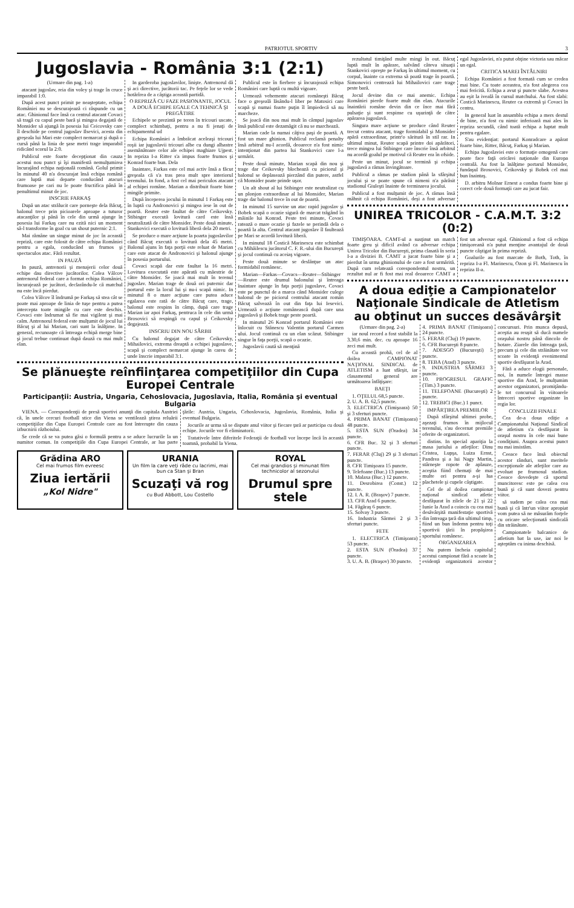PATRIOTUL SPORTIV 3
Jugoslavia - România 3:1 (2:1)
(Urmare din pag. 1-a)
atacant jugoslav, reia din voley şi trage în cruce imparabil 1:0.
După acest punct primit pe neaşteptate, echipa României nu se descurajează ci răspunde cu un atac. Ghinionul face însă ca centrul atacant Covaci să tragă cu capul peste bară şi mingea degajată de Monsider să ajungă în posesia lui Ceicovsky care îl deschide pe centrul jugoslav Ilsevici, acesta din greşeala lui Mari este complect nemarcat şi după o cursă până la linia de şase metri trage imparabil ridicând scorul la 2:0.
Publicul este foarte decepţionat din cauza acestui nou punct şi îşi manifestă nemulţumirea încurajând echipa naţională română. Golul primit în minutul 40 n'a descurajat însă echipa română care luptă mai departe conducând atacuri frumoase pe cari nu le poate fructifica până în penultimul minut de joc.
INSCRIE FARKAŞ
După un atac strălucit care porneşte dela Băcuţ, balonul trece prin picioarele aproape a tuturor atacanţilor şi până în cele din urmă ajunge în posesia lui Farkaş care nu ezită nici un moment să-l transforme în goal cu un shout puternic 2:1.
Mai rămâne un singur minut de joc în această repriză, care este folosit de către echipa României pentru a egala, conducând un frumos şi spectaculos atac. Fără rezultat.
IN PAUZĂ
In pauză, antrenorii şi menajerii celor două echipe dau directive jucătorilor. Colea Vâlcov antrenorul federal care a format echipa României, încurajează pe jucători, declarându-le că matchul nu este încă pierdut.
Colea Vâlcov îl îndrumă pe Farkaş să stea cât se poate mai aproape de linia de tuşe pentru a putea intercepta toate mingile cu care este deschis. Covaci este îndrumat să fie mai vigilent şi mai calm. Antrenorul federal este mulţumit de jocul lui Băcuţ şi al lui Marian, cari sunt la înălţime. In general, recunoaşte că întreaga echipă merge bine şi jocul trebue continuat după dauză cu mai mult elan.
In garderoba jugoslavilor, linişte. Antrenorul dă şi aci directive, jucătorii tac. Pe feţele lor se vede hotărîrea de a câştiga această partidă.
O REPRIZĂ CU FAZE PASIONANTE, JOCUL A DOUĂ ECHIPE EGALE CA TEHNICĂ ŞI PREGĂTIRE
Echipele se prezintă pe teren în tricouri uscate, complect schimbaţi, pentru a nu fi jenaţi de echipamentul ud
Echipa României a îmbrăcat aceleaşi tricouri roşii iar jugoslavii tricouri albe cu dungi albastre asemănătoare celor ale echipei maghiare Ujpest. In repriza I-a Ritter s'a impus foarte frumos şi Konrad foarte bun. Dela
înaintare, Farkas este cel mai activ însă a făcut greşeala că s'a tras prea mult spre interiorul terenului. In fond, a fost cel mai periculos atacant al echipei române. Marian a distribuit foarte bine mingile primite.
După începerea jocului în minutul 1 Farkaş este în luptă cu Andronovici şi mingea iese în out de poartă. Reuter este faultat de către Ceikovsky. Stibinger execută lovitură card este însă neutralizată de către Monsider. Peste două minute, Stankovici execută o lovitură liberă dela 20 metri.
Se produce o mare acţiune la poarta jugoslavilor când Băcuţ execută o lovitură dela 45 metri. Balonul ajuns în faţa porţii este reluat de Marian care este atacat de Andronovici şi balonul ajunge în posesia portarului.
Covaci scapă dar este faultat la 16 metri. Lovitura executată este apărată cu măestrie de către Monsider. Se joacă mai mult în terenul jugoslav. Marian trage de două ori puternic dar portarul este la locul lui şi nu-i scapă nimic. In minutul 8 o mare acţiune care putea aduce egalarea este rată de către Băcuţ care, trage, balonul este respins în câmp, după care trage Marian iar apoi Farkaş, pentruca în cele din urmă Brosovici să respingă cu capul şi Ceikovsky degajează.
INSCRIU DIN NOU SÂRBII
Cu balonul degajat de către Ceikovsky, Mihailovici, extrema dreaptă a echipei jugoslave, scapă şi complect nemarcat ajunge în careu de unde înscrie imparabil 3:1.
Publicul este în fierbere şi încurajează echipa României care luptă cu multă vigoare.
Urmează vehemente atacuri româneşti Băcuţ face o greşeală lăsându-l liber pe Matosici care scapă şi numai foarte puţin îl împiedecă să nu marcheze.
Se joacă din nou mai mult în câmpul jugoslav însă publicul este dezamăgit că nu se marchează.
Marian cade la numai câţiva paşi de poartă. A fost un mare ghinion. Publicul reclamă penalty însă arbitrul nu-l acordă, deoarece n'a fost nimic intenţionat din partea lui Stankovici care l-a urmărit.
Peste două minute, Marian scapă din nou şi trage dar Ceikovsky blochează cu piciorul şi balonul se deplasează pierzând din putere, astfel că Monsider poate prinde uşor.
Un alt shout al lui Stibinger este neutralizat cu un plonjon extraordinar al lui Monsider, Marian trage dar balonul trece în out de poartă.
In minutul 15 survine un atac rapid jugoslav şi Bobek scapă o ocazie sigură de marcat trăgând în mâinile lui Konrad. Peste trei minute, Covaci ratează o mare ocazie şi fazele se perindă dela o poartă la alta. Centrul atacant jugoslav îl faultează pe Mari se acordă lovitură liberă.
In minutul 18 Costică Marinescu este schimbat cu Mihăilescu jucătorul C. F. R.-ului din Bucureşti şi jocul continuă cu aceiaş vigoare.
Peste două minute se deslănţue un atac formidabil românesc.
Marian—Farkas—Covacs—Reuter—Stibinger—Reuter este drumul balonului şi întreaga înaintare ajunge în faţa porţii jugoslave, Covaci este pe punctul de a marca când Monsider culege balonul de pe piciorul centrului atacant român Băcuţ salvează în out din faţa lui Iesevici. Urmează o acţiune românească după care una jugoslavă şi Bobek trage peste poartă.
In minutul 26 Konrad portarul României este înlocuit cu Stănescu Valentin portarul Carmen ului. Jocul continuă cu un elan scăzut. Stibinger singur în faţa porţii, scapă o ocazie.
Jugoslavii caută să menţină
Se plănueşte reînfiinţarea competiţiilor din Cupa Europei Centrale
Participanţii: Austria, Ungaria, Cehoslovacia, Jugoslavia, Italia, România şi eventual Bulgaria
VIENA. — Corespondenţii de presă sportivi anunţă din capitala Austriei că, în unele cercuri football stice din Viena se ventilează ştirea reluării competiţiilor din Cupa Europei Centrale care au fost întrerupte din cauza izbucnirii războiului.
Se crede că se va putea găsi o formulă pentru a se aduce lucrurile la un numitor comun. In competiţiile din Cupa Europei Centrale, ar lua parte ţările: Austria, Ungaria, Cehoslovacia, Jugoslavia, România, Italia şi eventual Bulgaria.
Jocurile ar urma să se dispute anul viitor şi fiecare ţară ar participa cu două echipe. Jocurile vor fi eliminatorii.
Tratativele între diferitele Federaţii de football vor începe încă în această toamnă, probabil la Viena.
Grădina ARO
Cel mai frumos film evreesc
Ziua iertării
„Kol Nidre"
URANIA
Un film la care veţi râde cu lacrimi, mai bun ca Stan şi Bran
Scuzaţi vă rog
cu Bud Abbott, Lou Costello
ROYAL
Cel mai grandios şi minunat film technicolor al sezonului
Drumul spre stele
rezultatul timiţând multe mingi în out. Băcuţ luptă mult în apărare, salvând câteva situaţii Stankovici opreşte pe Farkaş în ultimul moment, cu corpul, înainte ca extrema să poată trage în poartă. Simonovici centrează lui Mihailovici care trage peste bară.
Jocul devine din ce mai anemic. Echipa României pierde foarte mult din elan. Atacurile înaintării române devin din ce înce mai fără pulsaţie şi sunt respinse cu uşurinţă de către apărarea jugoslavă.
Singura mare acţiune se produce când Reuter trecut centru atacant, trage formidabil şi Monsider apără extraordinar, printr'o săritură în stil rar. In ultimul minut, Reuter scapă printre doi apărători, trece mingea lui Stibinger care înscrie însă arbitrul nu acordă goalul pe motivul că Reuter era în ofside.
Peste un minut, jocul se termină şi echipa jugoslavă a rămas învingătoare.
Publicul a rămas pe stadion până la sfârşitul jocului şi se poate spune că nimeni n'a părăsit stadionul Giuleşti înainte de terminarea jocului.
Publicul a fost mulţumit de joc. A rămas însă mâhnit că echipa României, deşi a fost adversar egal Jugoslaviei, n'a putut obţine victoria sau măcar un egal.
CRITICA MAREI ÎNTÂLNIRI
Echipa României a fost formată cum se credea mai bine. Cu toate aceastea, n'a fost alegerea cea mai fericită. Echipa a avut şi puncte slabe. Acestea au eşit la iveală în cursul matchului. Au fost slabi: Costică Marinescu, Reuter ca extremă şi Covaci în centru.
In general luat în ansamblu echipa a mers destul de bine, n'a fost cu nimic inferioară mai ales în repriza secundă, când toată echipa a luptat mult pentru egalare.
S'au evidenţiat: portarul Konradcare a apărat foarte bine, Ritter, Băcuţ, Farkaş şi Marian.
Echipa Jugoslaviei este o formaţie omogenă care poate face faţă oricărei naţionale din Europa centrală. Au fost la înălţime portarul Monsider, fundaşul Brosovici, Ceikovsky şi Bobek cel mai bun înaintaş.
D. arbitru Molnar Ernest a condus foarte bine şi corect cele două formaţii care au jucat fair.
UNIREA TRICOLOR - C.A.M.T. 3:2 (0:2)
TIMIŞOARA. CAMT-ul a susţinut un match foarte greu şi dificil având ca adversar echipa Unirea Tricolor din Bucureşti, prima clasată în seria I-a a diviziei B. CAMT a jucat foarte bine şi a pierdut în urma ghinionului de care a fost urmărită. După cum relatează corespondentul nostru, un rezultat nul ar fi fost mai real deoarece CAMT a fost un adversar egal. Ghinionul a fost că echipa timişoreană n'a putut menţine avantajul de două puncte câştigat în prima repriză.
Goalurile au fost marcate de Both, Toth, în repriza I-a Fl. Marinescu, Ozon şi Fl. Marinescu în repriza II-a.
A doua ediţie a Campionatelor Naţionale Sindicale de Atletism au obţinut un succes desăvârşit
(Urmare din pag. 2-a)
iar noul record a fost stabilit la 3.30,6 min. dec. cu aproape 16 zeci mai mult.
Cu această probă, cel de al doilea CAMPIONAT NAŢIONAL SINDICAL de ATLETISM a luat sfârşit, iar clasamentul general are următoarea înfăţişare:
BAEŢI
1. OŢELUL 68,5 puncte.
2. U. A. B. 62,5 puncte.
3. ELECTRICA (Timişoara) 50 şi 3 sferturi puncte.
4. PRIMA BANAT (Timişoara) 48 puncte.
5. ESTA SUN (Oradea) 34 puncte.
6. CFR Buc. 32 şi 3 sferturi puncte.
7. FERAR (Cluj) 29 şi 3 sferturi puncte.
8. CFR Timişoara 15 puncte.
9. Telefoane (Buc.) 13 puncte.
10. Malaxa (Buc.) 12 puncte.
11. Desrobirea (Const.) 12 puncte.
12. I. A. R. (Braşov) 7 puncte.
13. CFR Arad 6 puncte.
14. Făgăraş 6 puncte.
15. Solvay 3 puncte.
16. Industria Sârmei 2 şi 3 sferturi puncte.
FETE
1. ELECTRICA (Timişoara) 53 puncte.
2. ESTA SUN (Oradea) 37 puncte.
3. U. A. B. (Braşov) 30 puncte.
4. PRIMA BANAT (Timişoara) 24 puncte.
5. FERAR (Cluj) 19 puncte.
6. CFR Bucureşti 8 puncte.
7. ADESGO (Bucureşti) 5 puncte.
8. TEBA (Arad) 3 puncte.
9. INDUSTRIA SÂRMEI 3 puncte.
10. PROGRESUL GRAFIC (Tim.) 3 puncte.
11. TELEFOANE (Bucureşti) 2 puncte.
12. TREBICI (Buc.) 1 punct.
IMPĂRŢIREA PREMIILOR
După sfârşitul ultimei probe, aşezaţi frumos în mijlocul terenului, s'au decernat premiile oferite de organizatori.
distins. In special apariţia la masa juriului a atleţilor: Dinu Cristea, Lupşa, Luiza Ernst, Pandrea şi a lui Nagy Martin, stârneşte ropote de aplauze, aceştia fiind chemaţi de mai multe ori pentru a-şi lua plachetele şi cupele câştigate.
Cel de al doilea campionat naţional sindical atletic desfăşurat în zilele de 21 şi 22 Iunie la Arad a coincis cu cea mai desăvârşită manifestaţie sportivă din întreaga ţară din ultimul timp, fiind un bun îndemn pentru toţi sportivii ţării în propăşirea sportului românesc.
ORGANIZAREA
Nu putem încheia capitolul acestui campionat fără a scoate în evidenţă organizatorii acestor concursuri. Prin munca depusă, aceştia au reuşit să ducă numele oraşului nostru până dincolo de hotare. Ziarele din întreaga ţară, precum şi cele din străinătate vor scoate în evidenţă evenimentul sportiv desfăşurat la Arad.
Fără a aduce elogii personale, noi, în numele întregei masse sportive din Arad, le mulţumim acestor organizatori, promiţându-le tot concursul în viitoarele întreceri sportive organizate în regia lor.
CONCLUZII FINALE
Cea de-a doua ediţie a Campionatului Naţional Sindical de atletism s'a desfăşurat în oraşul nostru în cele mai bune condiţiuni. Asupra acestui punct nu mai insistăm.
Ceeace face însă obiectul acestor rânduri, sunt meritele excepţionale ale atleţilor care au evoluat pe frumosul stadion. Ceeace dovedeşte că sportul muncitoresc este pe calea cea bună şi că sunt dovezi pentru viitor.
să sudem pe calea cea mai bună şi că într'un viitor apropiat vom putea să ne măsurăm forţele cu oricare selecţionată sindicală din străinătate.
Campionatele balcanice de atletism bat la use, iar noi le aşteptăm cu inima deschisă.